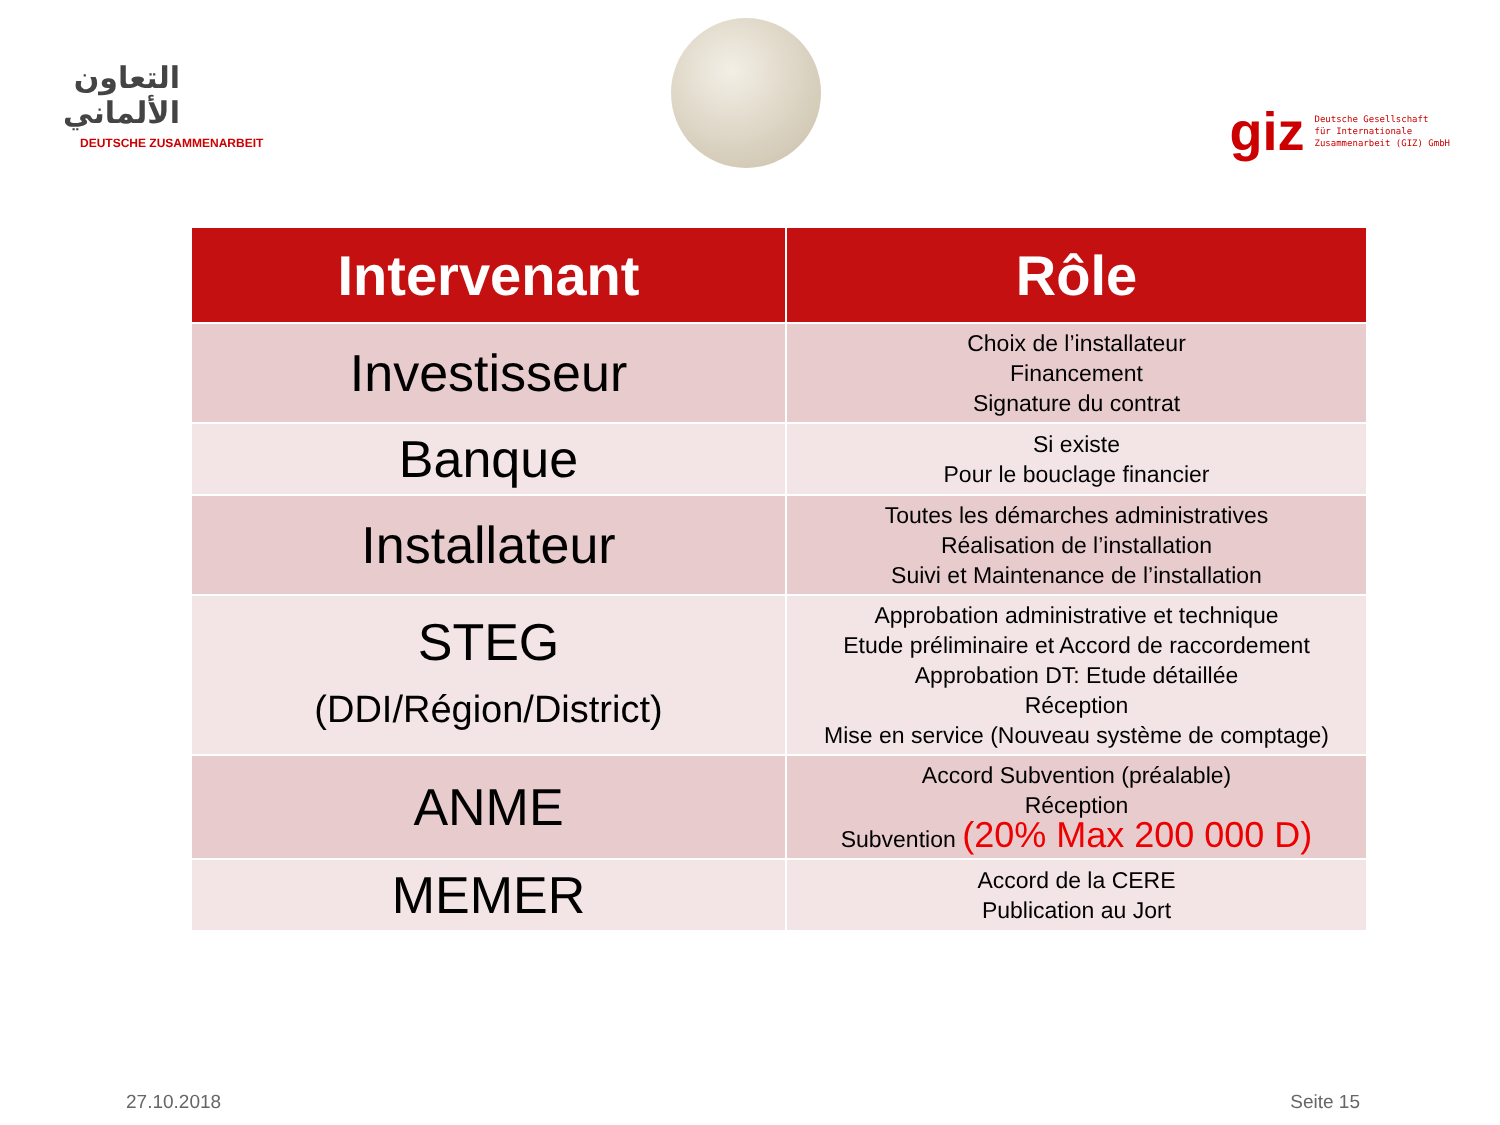التعاون الألماني
DEUTSCHE ZUSAMMENARBEIT
giz
Deutsche Gesellschaft
für Internationale
Zusammenarbeit (GIZ) GmbH
| Intervenant | Rôle |
| --- | --- |
| Investisseur | Choix de l’installateur Financement Signature du contrat |
| Banque | Si existe Pour le bouclage financier |
| Installateur | Toutes les démarches administratives Réalisation de l’installation Suivi et Maintenance de l’installation |
| STEG (DDI/Région/District) | Approbation administrative et technique Etude préliminaire et Accord de raccordement Approbation DT: Etude détaillée Réception Mise en service (Nouveau système de comptage) |
| ANME | Accord Subvention (préalable) Réception Subvention (20% Max 200 000 D) |
| MEMER | Accord de la CERE Publication au Jort |
27.10.2018 Seite 15